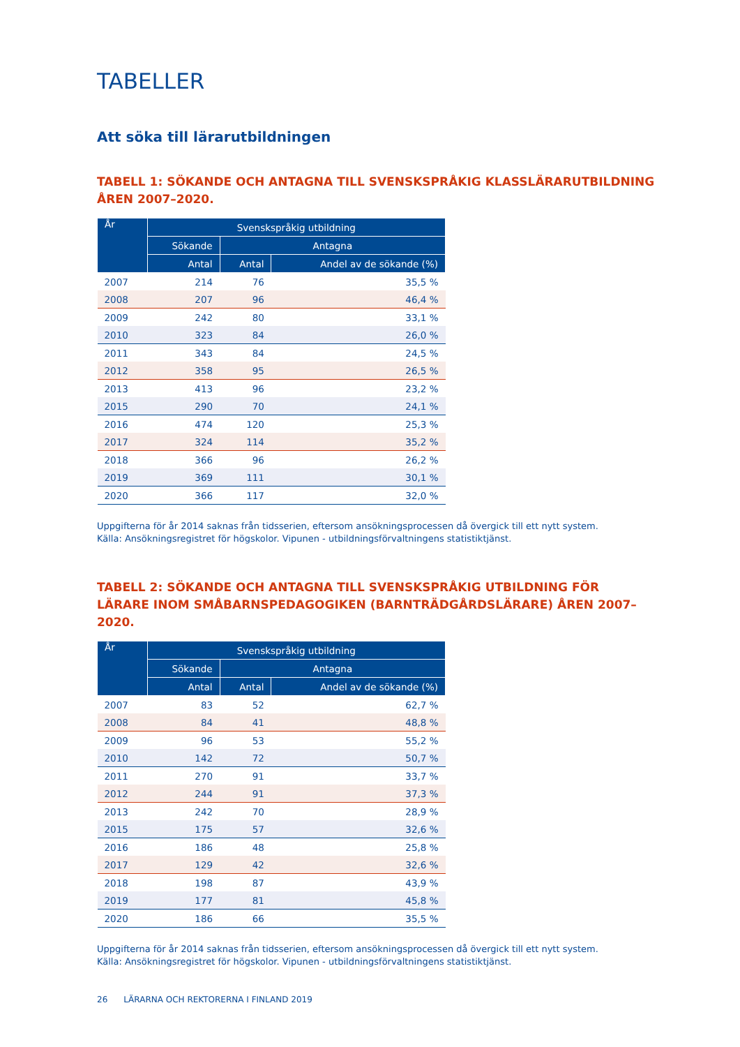TABELLER
Att söka till lärarutbildningen
TABELL 1: SÖKANDE OCH ANTAGNA TILL SVENSKSPRÅKIG KLASSLÄRARUTBILDNING ÅREN 2007–2020.
| År | Svenskspråkig utbildning | | |
| --- | --- | --- | --- |
| | Sökande | Antagna | |
| | Antal | Antal | Andel av de sökande (%) |
| 2007 | 214 | 76 | 35,5 % |
| 2008 | 207 | 96 | 46,4 % |
| 2009 | 242 | 80 | 33,1 % |
| 2010 | 323 | 84 | 26,0 % |
| 2011 | 343 | 84 | 24,5 % |
| 2012 | 358 | 95 | 26,5 % |
| 2013 | 413 | 96 | 23,2 % |
| 2015 | 290 | 70 | 24,1 % |
| 2016 | 474 | 120 | 25,3 % |
| 2017 | 324 | 114 | 35,2 % |
| 2018 | 366 | 96 | 26,2 % |
| 2019 | 369 | 111 | 30,1 % |
| 2020 | 366 | 117 | 32,0 % |
Uppgifterna för år 2014 saknas från tidsserien, eftersom ansökningsprocessen då övergick till ett nytt system.
Källa: Ansökningsregistret för högskolor. Vipunen - utbildningsförvaltningens statistiktjänst.
TABELL 2: SÖKANDE OCH ANTAGNA TILL SVENSKSPRÅKIG UTBILDNING FÖR LÄRARE INOM SMÅBARNSPEDAGOGIKEN (BARNTRÄDGÅRDSLÄRARE) ÅREN 2007–2020.
| År | Svenskspråkig utbildning | | |
| --- | --- | --- | --- |
| | Sökande | Antagna | |
| | Antal | Antal | Andel av de sökande (%) |
| 2007 | 83 | 52 | 62,7 % |
| 2008 | 84 | 41 | 48,8 % |
| 2009 | 96 | 53 | 55,2 % |
| 2010 | 142 | 72 | 50,7 % |
| 2011 | 270 | 91 | 33,7 % |
| 2012 | 244 | 91 | 37,3 % |
| 2013 | 242 | 70 | 28,9 % |
| 2015 | 175 | 57 | 32,6 % |
| 2016 | 186 | 48 | 25,8 % |
| 2017 | 129 | 42 | 32,6 % |
| 2018 | 198 | 87 | 43,9 % |
| 2019 | 177 | 81 | 45,8 % |
| 2020 | 186 | 66 | 35,5 % |
Uppgifterna för år 2014 saknas från tidsserien, eftersom ansökningsprocessen då övergick till ett nytt system.
Källa: Ansökningsregistret för högskolor. Vipunen - utbildningsförvaltningens statistiktjänst.
26 LÄRARNA OCH REKTORERNA I FINLAND 2019